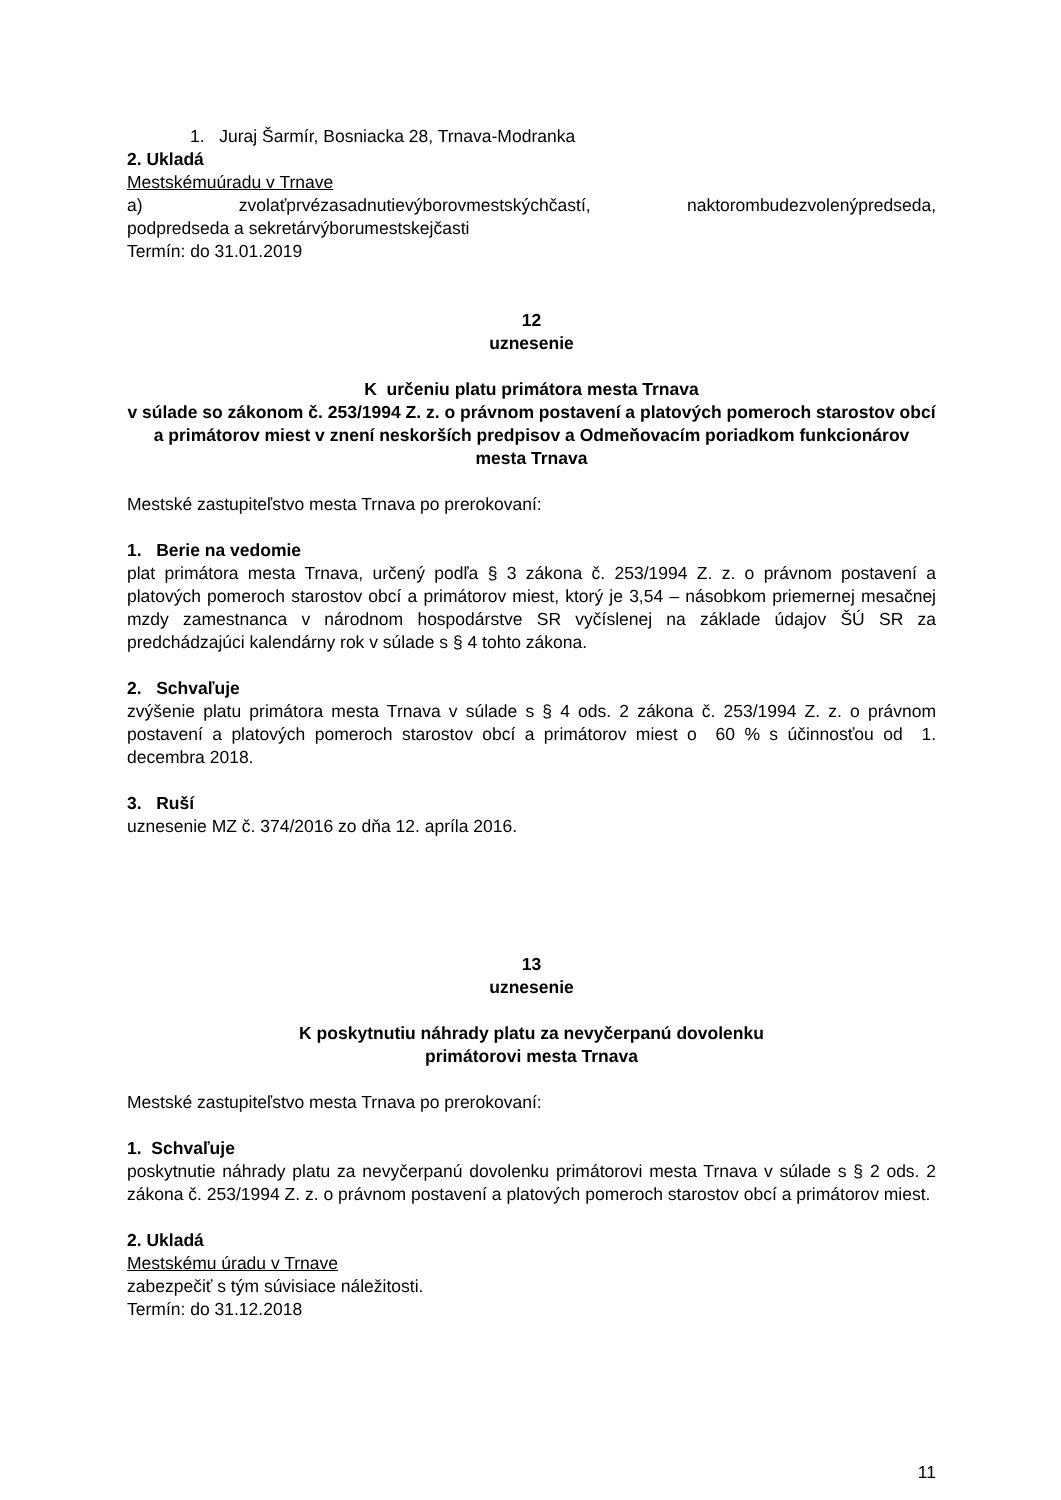1. Juraj Šarmír, Bosniacka 28, Trnava-Modranka
2. Ukladá
Mestskémuúradu v Trnave
a) zvolaťprvézasadnutievýborovmestskýchčastí, naktorombudezvolenýpredseda, podpredseda a sekretárvýborumestskejčasti
Termín: do 31.01.2019
12
uznesenie
K určeniu platu primátora mesta Trnava
v súlade so zákonom č. 253/1994 Z. z. o právnom postavení a platových pomeroch starostov obcí a primátorov miest v znení neskorších predpisov a Odmeňovacím poriadkom funkcionárov mesta Trnava
Mestské zastupiteľstvo mesta Trnava po prerokovaní:
1. Berie na vedomie
plat primátora mesta Trnava, určený podľa § 3 zákona č. 253/1994 Z. z. o právnom postavení a platových pomeroch starostov obcí a primátorov miest, ktorý je 3,54 – násobkom priemernej mesačnej mzdy zamestnanca v národnom hospodárstve SR vyčíslenej na základe údajov ŠÚ SR za predchádzajúci kalendárny rok v súlade s § 4 tohto zákona.
2. Schvaľuje
zvýšenie platu primátora mesta Trnava v súlade s § 4 ods. 2 zákona č. 253/1994 Z. z. o právnom postavení a platových pomeroch starostov obcí a primátorov miest o 60 % s účinnosťou od 1. decembra 2018.
3. Ruší
uznesenie MZ č. 374/2016 zo dňa 12. apríla 2016.
13
uznesenie
K poskytnutiu náhrady platu za nevyčerpanú dovolenku
primátorovi mesta Trnava
Mestské zastupiteľstvo mesta Trnava po prerokovaní:
1. Schvaľuje
poskytnutie náhrady platu za nevyčerpanú dovolenku primátorovi mesta Trnava v súlade s § 2 ods. 2 zákona č. 253/1994 Z. z. o právnom postavení a platových pomeroch starostov obcí a primátorov miest.
2. Ukladá
Mestskému úradu v Trnave
zabezpečiť s tým súvisiace náležitosti.
Termín: do 31.12.2018
11